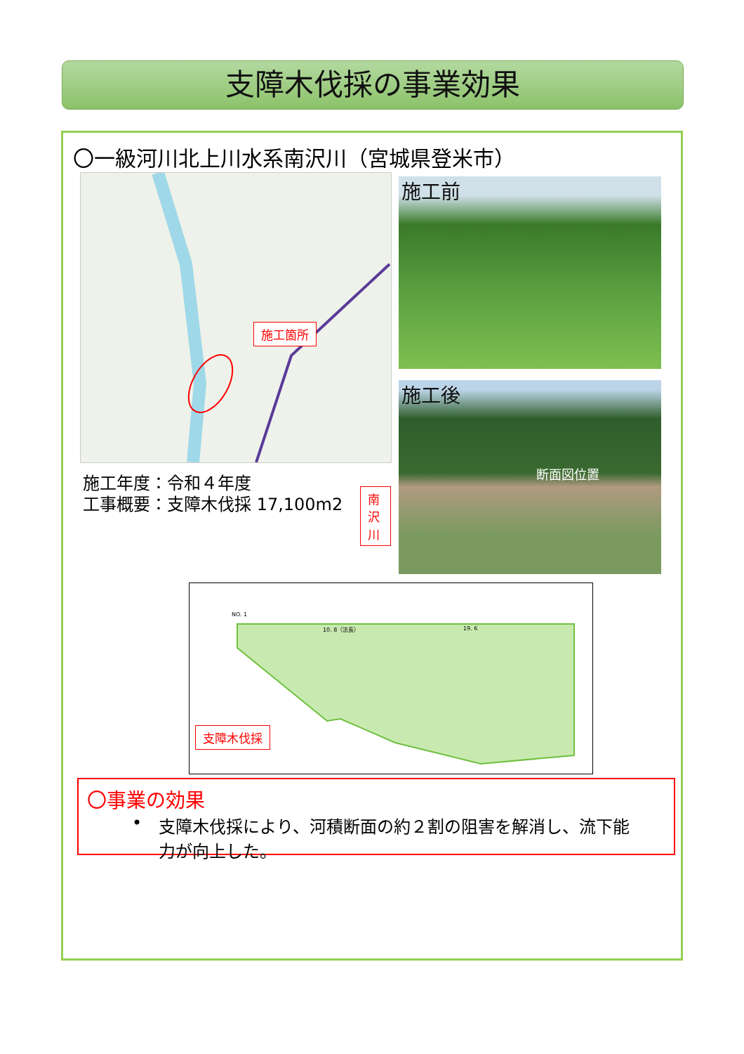支障木伐採の事業効果
〇一級河川北上川水系南沢川（宮城県登米市）
施工箇所
南沢川
施工年度：令和４年度
工事概要：支障木伐採 17,100m2
施工前
施工後
断面図位置
NO. 1
10. 8（法長） 19. 6
支障木伐採
〇事業の効果
• 支障木伐採により、河積断面の約２割の阻害を解消し、流下能力が向上した。